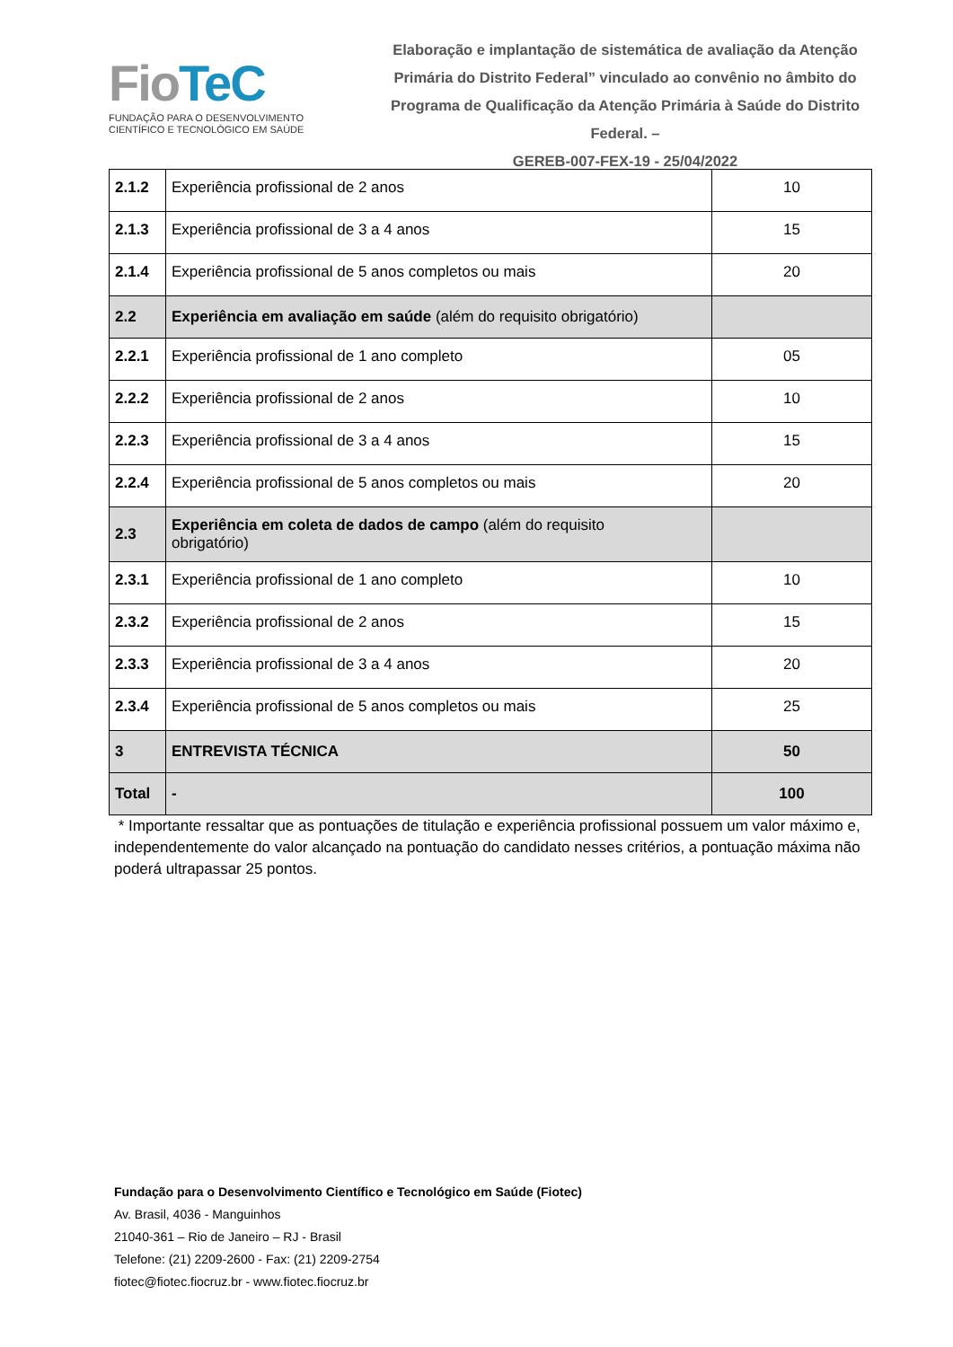FioTeC
FUNDAÇÃO PARA O DESENVOLVIMENTO
CIENTÍFICO E TECNOLÓGICO EM SAÚDE
Elaboração e implantação de sistemática de avaliação da Atenção Primária do Distrito Federal” vinculado ao convênio no âmbito do Programa de Qualificação da Atenção Primária à Saúde do Distrito Federal. –
GEREB-007-FEX-19 - 25/04/2022
| 2.1.2 | Experiência profissional de 2 anos | 10 |
| 2.1.3 | Experiência profissional de 3 a 4 anos | 15 |
| 2.1.4 | Experiência profissional de 5 anos completos ou mais | 20 |
| 2.2 | Experiência em avaliação em saúde (além do requisito obrigatório) | |
| 2.2.1 | Experiência profissional de 1 ano completo | 05 |
| 2.2.2 | Experiência profissional de 2 anos | 10 |
| 2.2.3 | Experiência profissional de 3 a 4 anos | 15 |
| 2.2.4 | Experiência profissional de 5 anos completos ou mais | 20 |
| 2.3 | Experiência em coleta de dados de campo (além do requisito obrigatório) | |
| 2.3.1 | Experiência profissional de 1 ano completo | 10 |
| 2.3.2 | Experiência profissional de 2 anos | 15 |
| 2.3.3 | Experiência profissional de 3 a 4 anos | 20 |
| 2.3.4 | Experiência profissional de 5 anos completos ou mais | 25 |
| 3 | ENTREVISTA TÉCNICA | 50 |
| Total | - | 100 |
* Importante ressaltar que as pontuações de titulação e experiência profissional possuem um valor máximo e, independentemente do valor alcançado na pontuação do candidato nesses critérios, a pontuação máxima não poderá ultrapassar 25 pontos.
Fundação para o Desenvolvimento Científico e Tecnológico em Saúde (Fiotec)
Av. Brasil, 4036 - Manguinhos
21040-361 – Rio de Janeiro – RJ - Brasil
Telefone: (21) 2209-2600 - Fax: (21) 2209-2754
fiotec@fiotec.fiocruz.br - www.fiotec.fiocruz.br